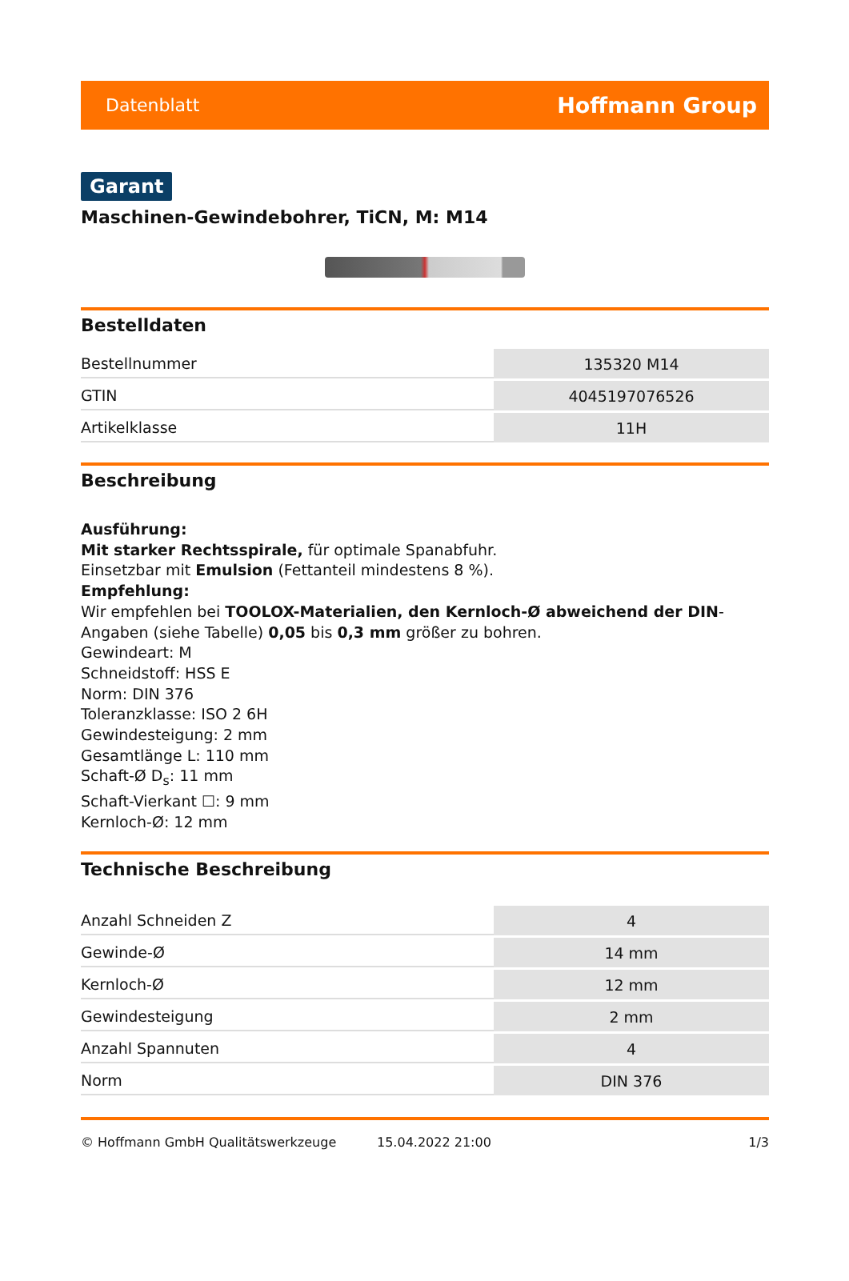Datenblatt Hoffmann Group
Garant
Maschinen-Gewindebohrer, TiCN, M: M14
Bestelldaten
| Bestellnummer | 135320 M14 |
| GTIN | 4045197076526 |
| Artikelklasse | 11H |
Beschreibung
Ausführung:
Mit starker Rechtsspirale, für optimale Spanabfuhr.
Einsetzbar mit Emulsion (Fettanteil mindestens 8 %).
Empfehlung:
Wir empfehlen bei TOOLOX-Materialien, den Kernloch-Ø abweichend der DIN-Angaben (siehe Tabelle) 0,05 bis 0,3 mm größer zu bohren.
Gewindeart: M
Schneidstoff: HSS E
Norm: DIN 376
Toleranzklasse: ISO 2 6H
Gewindesteigung: 2 mm
Gesamtlänge L: 110 mm
Schaft-Ø D<sub>s</sub>: 11 mm
Schaft-Vierkant ☐: 9 mm
Kernloch-Ø: 12 mm
Technische Beschreibung
| Anzahl Schneiden Z | 4 |
| Gewinde-Ø | 14 mm |
| Kernloch-Ø | 12 mm |
| Gewindesteigung | 2 mm |
| Anzahl Spannuten | 4 |
| Norm | DIN 376 |
© Hoffmann GmbH Qualitätswerkzeuge 15.04.2022 21:00 1/3